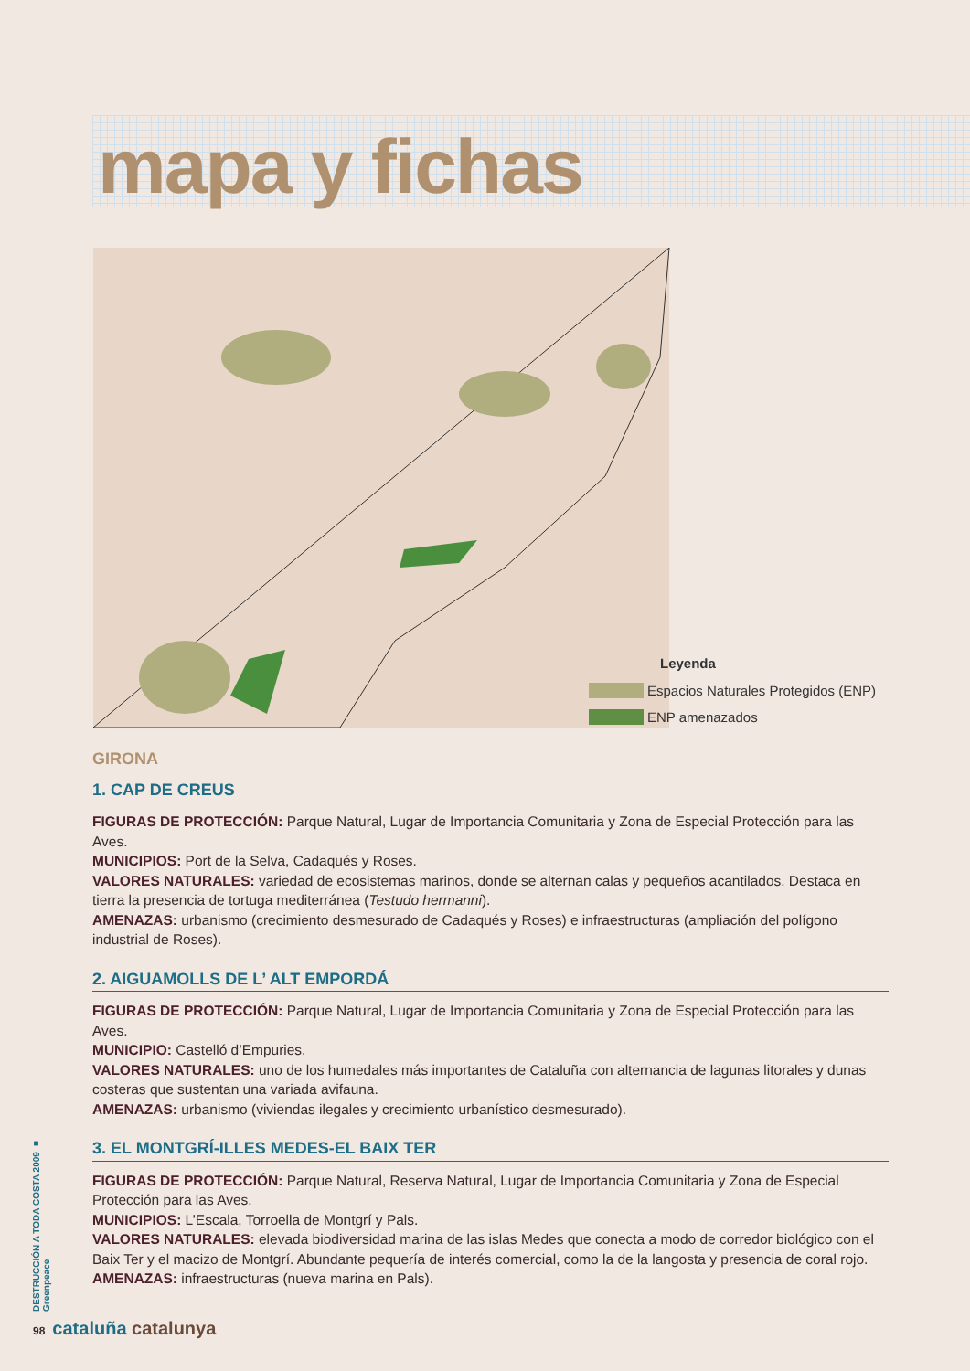mapa y fichas
Leyenda
Espacios Naturales Protegidos (ENP)
ENP amenazados
GIRONA
1. CAP DE CREUS
FIGURAS DE PROTECCIÓN: Parque Natural, Lugar de Importancia Comunitaria y Zona de Especial Protección para las Aves.
MUNICIPIOS: Port de la Selva, Cadaqués y Roses.
VALORES NATURALES: variedad de ecosistemas marinos, donde se alternan calas y pequeños acantilados. Destaca en tierra la presencia de tortuga mediterránea (Testudo hermanni).
AMENAZAS: urbanismo (crecimiento desmesurado de Cadaqués y Roses) e infraestructuras (ampliación del polígono industrial de Roses).
2. AIGUAMOLLS DE L’ ALT EMPORDÁ
FIGURAS DE PROTECCIÓN: Parque Natural, Lugar de Importancia Comunitaria y Zona de Especial Protección para las Aves.
MUNICIPIO: Castelló d’Empuries.
VALORES NATURALES: uno de los humedales más importantes de Cataluña con alternancia de lagunas litorales y dunas costeras que sustentan una variada avifauna.
AMENAZAS: urbanismo (viviendas ilegales y crecimiento urbanístico desmesurado).
3. EL MONTGRÍ-ILLES MEDES-EL BAIX TER
FIGURAS DE PROTECCIÓN: Parque Natural, Reserva Natural, Lugar de Importancia Comunitaria y Zona de Especial Protección para las Aves.
MUNICIPIOS: L’Escala, Torroella de Montgrí y Pals.
VALORES NATURALES: elevada biodiversidad marina de las islas Medes que conecta a modo de corredor biológico con el Baix Ter y el macizo de Montgrí. Abundante pequería de interés comercial, como la de la langosta y presencia de coral rojo.
AMENAZAS: infraestructuras (nueva marina en Pals).
DESTRUCCIÓN A TODA COSTA 2009 ■ Greenpeace
98 cataluña catalunya